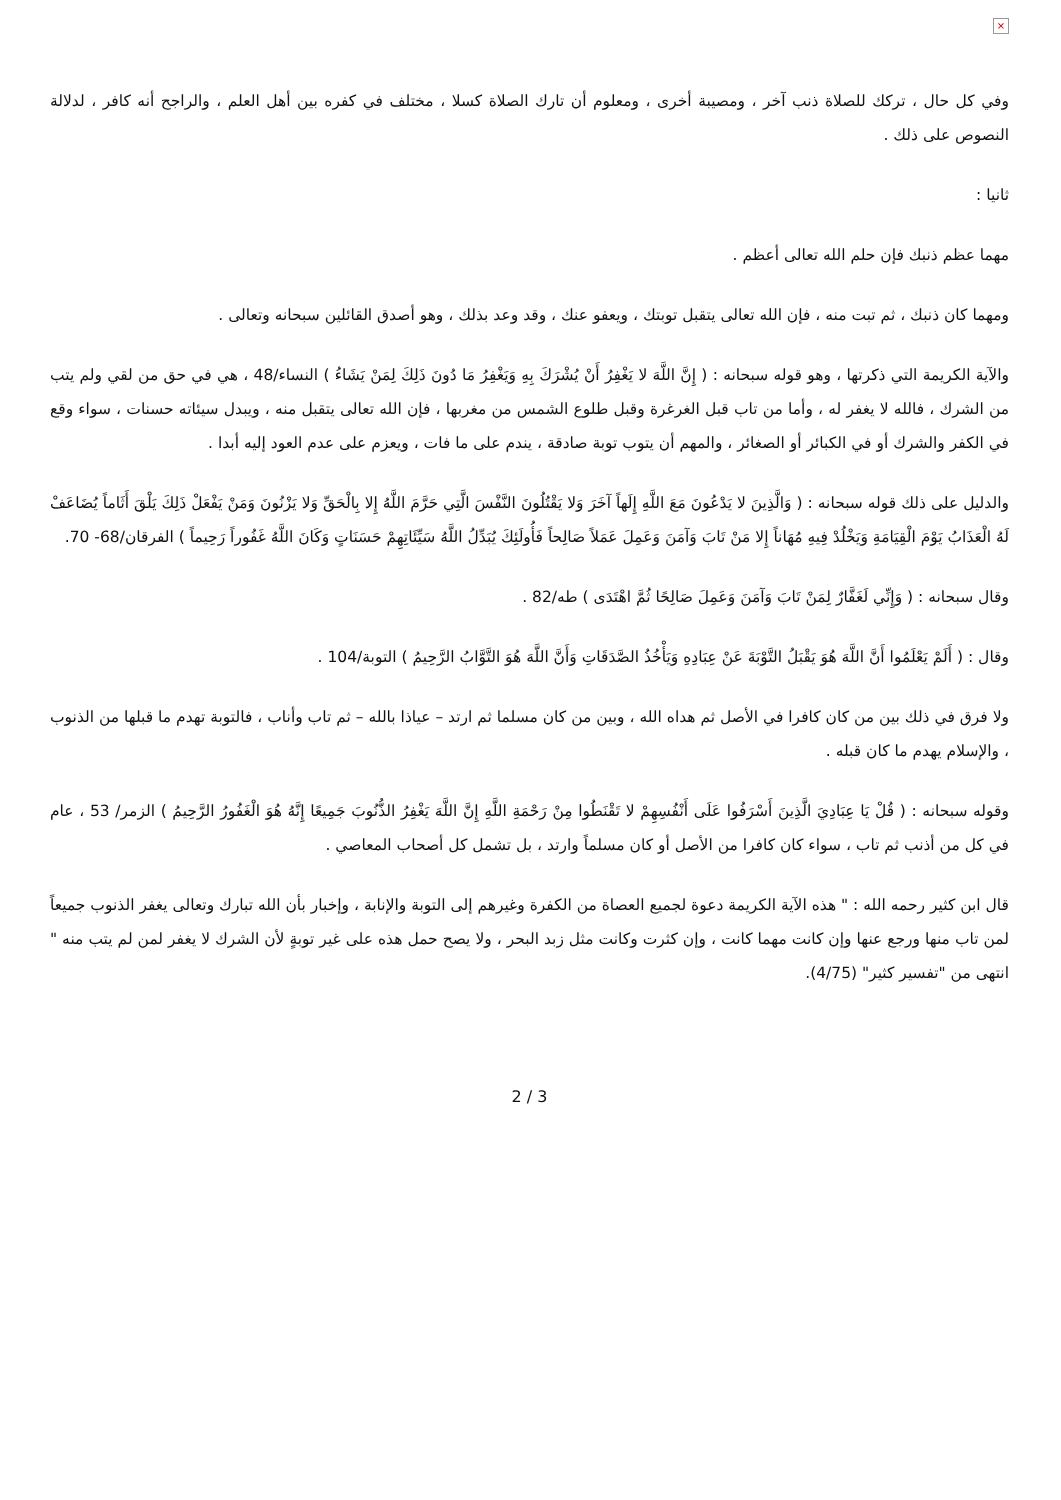×
وفي كل حال ، تركك للصلاة ذنب آخر ، ومصيبة أخرى ، ومعلوم أن تارك الصلاة كسلا ، مختلف في كفره بين أهل العلم ، والراجح أنه كافر ، لدلالة النصوص على ذلك .
ثانيا :
مهما عظم ذنبك فإن حلم الله تعالى أعظم .
ومهما كان ذنبك ، ثم تبت منه ، فإن الله تعالى يتقبل توبتك ، ويعفو عنك ، وقد وعد بذلك ، وهو أصدق القائلين سبحانه وتعالى .
والآية الكريمة التي ذكرتها ، وهو قوله سبحانه : ( إِنَّ اللَّهَ لا يَغْفِرُ أَنْ يُشْرَكَ بِهِ وَيَغْفِرُ مَا دُونَ ذَلِكَ لِمَنْ يَشَاءُ ) النساء/48 ، هي في حق من لقي ولم يتب من الشرك ، فالله لا يغفر له ، وأما من تاب قبل الغرغرة وقبل طلوع الشمس من مغربها ، فإن الله تعالى يتقبل منه ، ويبدل سيئاته حسنات ، سواء وقع في الكفر والشرك أو في الكبائر أو الصغائر ، والمهم أن يتوب توبة صادقة ، يندم على ما فات ، ويعزم على عدم العود إليه أبدا .
والدليل على ذلك قوله سبحانه : ( وَالَّذِينَ لا يَدْعُونَ مَعَ اللَّهِ إِلَهاً آخَرَ وَلا يَقْتُلُونَ النَّفْسَ الَّتِي حَرَّمَ اللَّهُ إِلا بِالْحَقِّ وَلا يَزْنُونَ وَمَنْ يَفْعَلْ ذَلِكَ يَلْقَ أَثَاماً يُضَاعَفْ لَهُ الْعَذَابُ يَوْمَ الْقِيَامَةِ وَيَخْلُدْ فِيهِ مُهَاناً إِلا مَنْ تَابَ وَآمَنَ وَعَمِلَ عَمَلاً صَالِحاً فَأُولَئِكَ يُبَدِّلُ اللَّهُ سَيِّئَاتِهِمْ حَسَنَاتٍ وَكَانَ اللَّهُ غَفُوراً رَحِيماً ) الفرقان/68- 70.
وقال سبحانه : ( وَإِنِّي لَغَفَّارٌ لِمَنْ تَابَ وَآمَنَ وَعَمِلَ صَالِحًا ثُمَّ اهْتَدَى ) طه/82 .
وقال : ( أَلَمْ يَعْلَمُوا أَنَّ اللَّهَ هُوَ يَقْبَلُ التَّوْبَةَ عَنْ عِبَادِهِ وَيَأْخُذُ الصَّدَقَاتِ وَأَنَّ اللَّهَ هُوَ التَّوَّابُ الرَّحِيمُ ) التوبة/104 .
ولا فرق في ذلك بين من كان كافرا في الأصل ثم هداه الله ، وبين من كان مسلما ثم ارتد – عياذا بالله – ثم تاب وأناب ، فالتوبة تهدم ما قبلها من الذنوب ، والإسلام يهدم ما كان قبله .
وقوله سبحانه : ( قُلْ يَا عِبَادِيَ الَّذِينَ أَسْرَفُوا عَلَى أَنْفُسِهِمْ لا تَقْنَطُوا مِنْ رَحْمَةِ اللَّهِ إِنَّ اللَّهَ يَغْفِرُ الذُّنُوبَ جَمِيعًا إِنَّهُ هُوَ الْغَفُورُ الرَّحِيمُ ) الزمر/ 53 ، عام في كل من أذنب ثم تاب ، سواء كان كافرا من الأصل أو كان مسلماً وارتد ، بل تشمل كل أصحاب المعاصي .
قال ابن كثير رحمه الله : " هذه الآية الكريمة دعوة لجميع العصاة من الكفرة وغيرهم إلى التوبة والإنابة ، وإخبار بأن الله تبارك وتعالى يغفر الذنوب جميعاً لمن تاب منها ورجع عنها وإن كانت مهما كانت ، وإن كثرت وكانت مثل زبد البحر ، ولا يصح حمل هذه على غير توبةٍ لأن الشرك لا يغفر لمن لم يتب منه " انتهى من "تفسير كثير" (4/75).
3 / 2